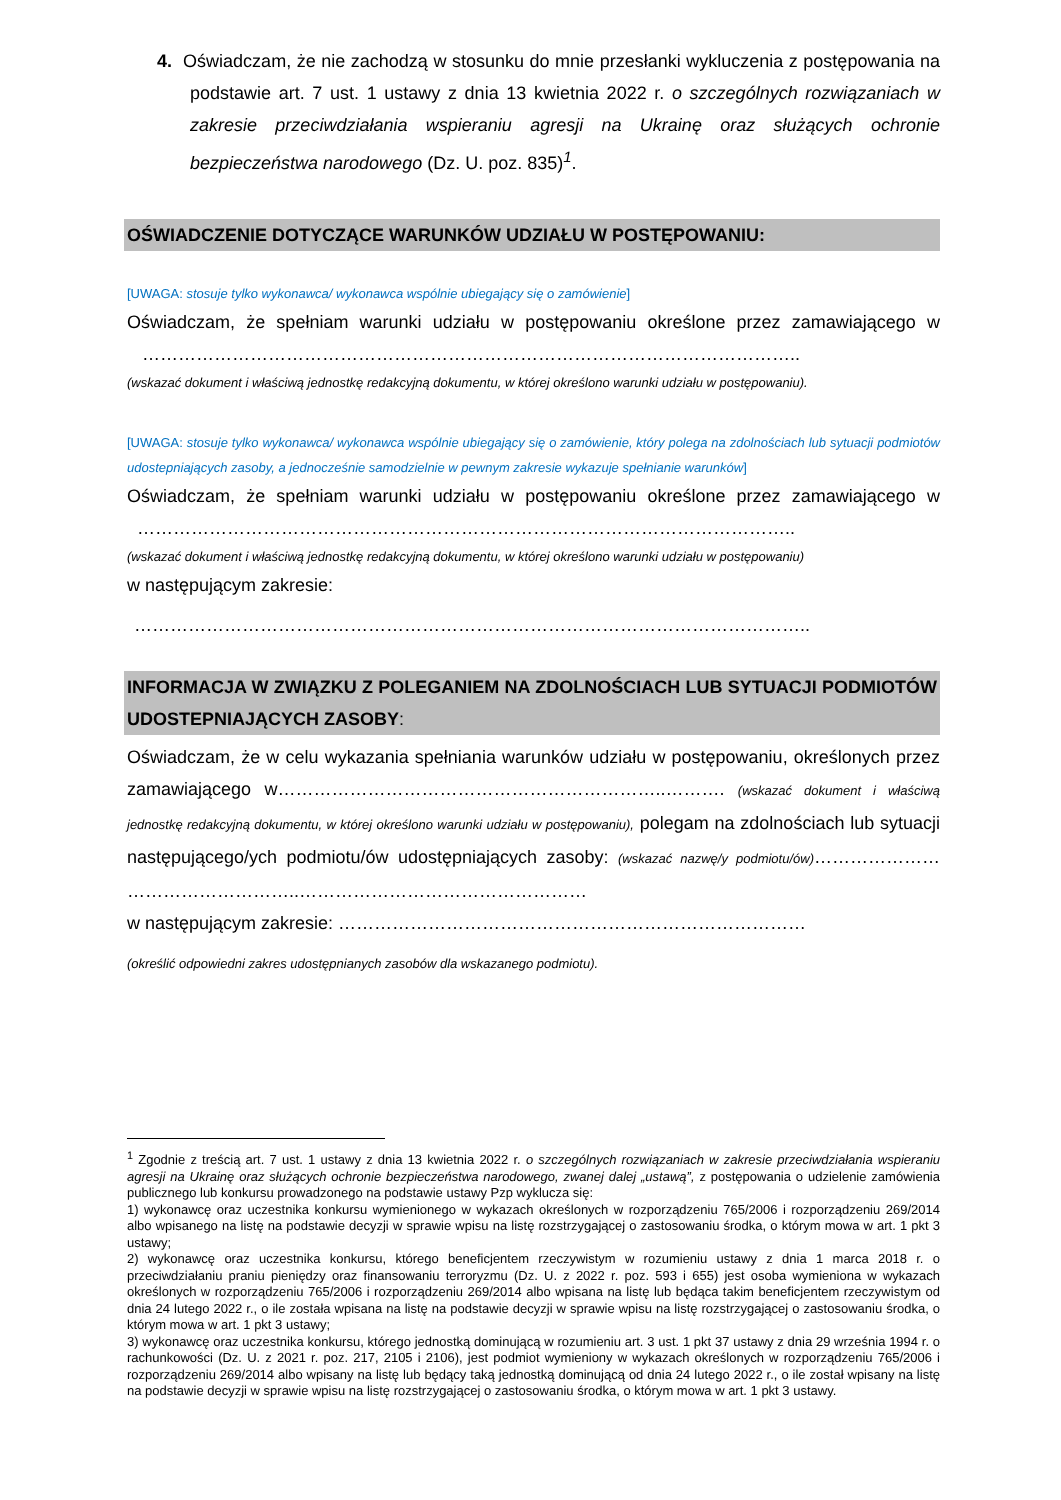4. Oświadczam, że nie zachodzą w stosunku do mnie przesłanki wykluczenia z postępowania na podstawie art. 7 ust. 1 ustawy z dnia 13 kwietnia 2022 r. o szczególnych rozwiązaniach w zakresie przeciwdziałania wspieraniu agresji na Ukrainę oraz służących ochronie bezpieczeństwa narodowego (Dz. U. poz. 835)<sup>1</sup>.
OŚWIADCZENIE DOTYCZĄCE WARUNKÓW UDZIAŁU W POSTĘPOWANIU:
[UWAGA: stosuje tylko wykonawca/ wykonawca wspólnie ubiegający się o zamówienie]
Oświadczam, że spełniam warunki udziału w postępowaniu określone przez zamawiającego w ………………………………………………………………………………………………..
(wskazać dokument i właściwą jednostkę redakcyjną dokumentu, w której określono warunki udziału w postępowaniu).
[UWAGA: stosuje tylko wykonawca/ wykonawca wspólnie ubiegający się o zamówienie, który polega na zdolnościach lub sytuacji podmiotów udostepniających zasoby, a jednocześnie samodzielnie w pewnym zakresie wykazuje spełnianie warunków]
Oświadczam, że spełniam warunki udziału w postępowaniu określone przez zamawiającego w ………………………………………………………………………………………………..
(wskazać dokument i właściwą jednostkę redakcyjną dokumentu, w której określono warunki udziału w postępowaniu)
w następującym zakresie:
…………………………………………………………………………………………………..
INFORMACJA W ZWIĄZKU Z POLEGANIEM NA ZDOLNOŚCIACH LUB SYTUACJI PODMIOTÓW UDOSTEPNIAJĄCYCH ZASOBY:
Oświadczam, że w celu wykazania spełniania warunków udziału w postępowaniu, określonych przez zamawiającego w………………………………………………………..………. (wskazać dokument i właściwą jednostkę redakcyjną dokumentu, w której określono warunki udziału w postępowaniu), polegam na zdolnościach lub sytuacji następującego/ych podmiotu/ów udostępniających zasoby: (wskazać nazwę/y podmiotu/ów)………………… ………………………..…………………………………………
w następującym zakresie: ……………………………………………………………………
(określić odpowiedni zakres udostępnianych zasobów dla wskazanego podmiotu).
<sup>1</sup> Zgodnie z treścią art. 7 ust. 1 ustawy z dnia 13 kwietnia 2022 r. o szczególnych rozwiązaniach w zakresie przeciwdziałania wspieraniu agresji na Ukrainę oraz służących ochronie bezpieczeństwa narodowego, zwanej dalej „ustawą”, z postępowania o udzielenie zamówienia publicznego lub konkursu prowadzonego na podstawie ustawy Pzp wyklucza się:
1) wykonawcę oraz uczestnika konkursu wymienionego w wykazach określonych w rozporządzeniu 765/2006 i rozporządzeniu 269/2014 albo wpisanego na listę na podstawie decyzji w sprawie wpisu na listę rozstrzygającej o zastosowaniu środka, o którym mowa w art. 1 pkt 3 ustawy;
2) wykonawcę oraz uczestnika konkursu, którego beneficjentem rzeczywistym w rozumieniu ustawy z dnia 1 marca 2018 r. o przeciwdziałaniu praniu pieniędzy oraz finansowaniu terroryzmu (Dz. U. z 2022 r. poz. 593 i 655) jest osoba wymieniona w wykazach określonych w rozporządzeniu 765/2006 i rozporządzeniu 269/2014 albo wpisana na listę lub będąca takim beneficjentem rzeczywistym od dnia 24 lutego 2022 r., o ile została wpisana na listę na podstawie decyzji w sprawie wpisu na listę rozstrzygającej o zastosowaniu środka, o którym mowa w art. 1 pkt 3 ustawy;
3) wykonawcę oraz uczestnika konkursu, którego jednostką dominującą w rozumieniu art. 3 ust. 1 pkt 37 ustawy z dnia 29 września 1994 r. o rachunkowości (Dz. U. z 2021 r. poz. 217, 2105 i 2106), jest podmiot wymieniony w wykazach określonych w rozporządzeniu 765/2006 i rozporządzeniu 269/2014 albo wpisany na listę lub będący taką jednostką dominującą od dnia 24 lutego 2022 r., o ile został wpisany na listę na podstawie decyzji w sprawie wpisu na listę rozstrzygającej o zastosowaniu środka, o którym mowa w art. 1 pkt 3 ustawy.